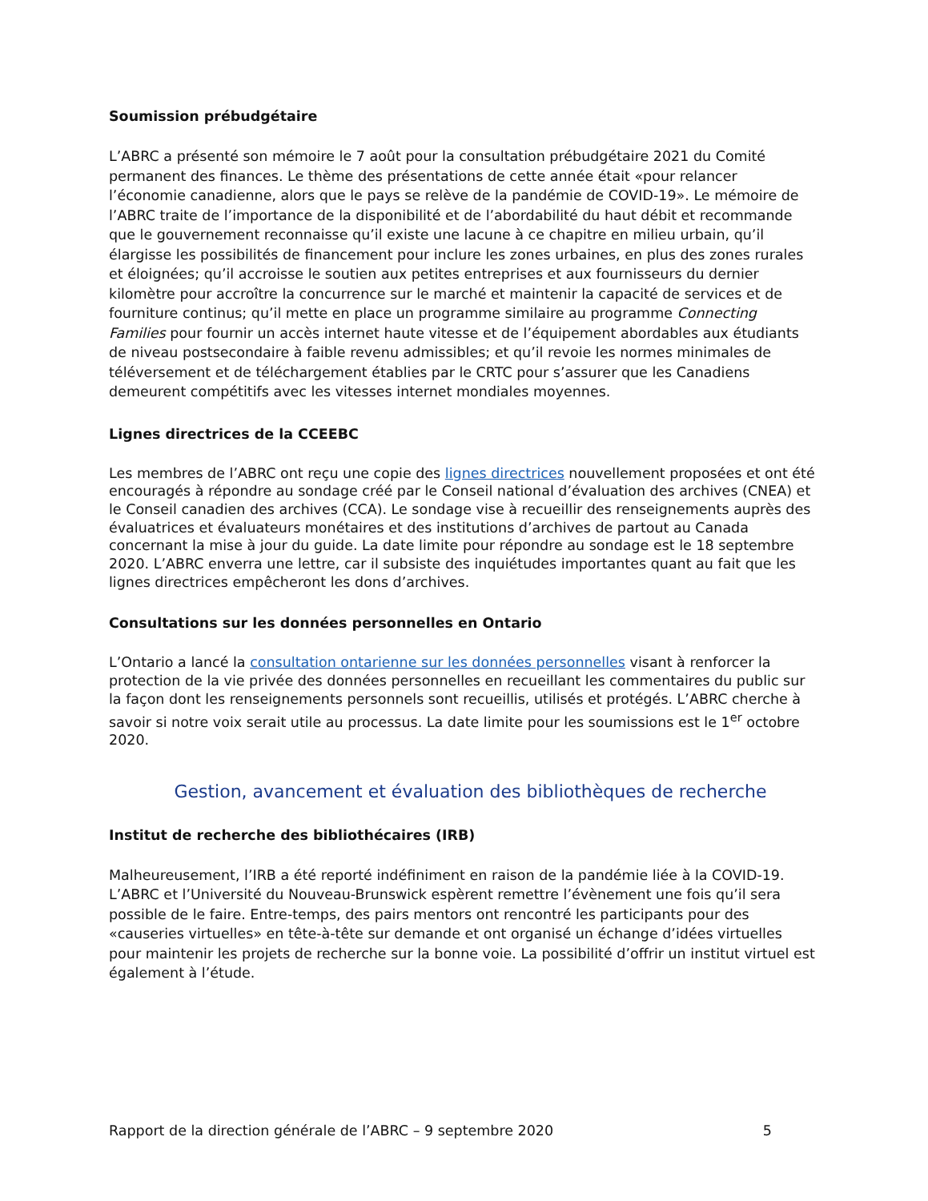Soumission prébudgétaire
L’ABRC a présenté son mémoire le 7 août pour la consultation prébudgétaire 2021 du Comité permanent des finances. Le thème des présentations de cette année était «pour relancer l’économie canadienne, alors que le pays se relève de la pandémie de COVID-19». Le mémoire de l’ABRC traite de l’importance de la disponibilité et de l’abordabilité du haut débit et recommande que le gouvernement reconnaisse qu’il existe une lacune à ce chapitre en milieu urbain, qu’il élargisse les possibilités de financement pour inclure les zones urbaines, en plus des zones rurales et éloignées; qu’il accroisse le soutien aux petites entreprises et aux fournisseurs du dernier kilomètre pour accroître la concurrence sur le marché et maintenir la capacité de services et de fourniture continus; qu’il mette en place un programme similaire au programme Connecting Families pour fournir un accès internet haute vitesse et de l’équipement abordables aux étudiants de niveau postsecondaire à faible revenu admissibles; et qu’il revoie les normes minimales de téléversement et de téléchargement établies par le CRTC pour s’assurer que les Canadiens demeurent compétitifs avec les vitesses internet mondiales moyennes.
Lignes directrices de la CCEEBC
Les membres de l’ABRC ont reçu une copie des lignes directrices nouvellement proposées et ont été encouragés à répondre au sondage créé par le Conseil national d’évaluation des archives (CNEA) et le Conseil canadien des archives (CCA). Le sondage vise à recueillir des renseignements auprès des évaluatrices et évaluateurs monétaires et des institutions d’archives de partout au Canada concernant la mise à jour du guide. La date limite pour répondre au sondage est le 18 septembre 2020. L’ABRC enverra une lettre, car il subsiste des inquiétudes importantes quant au fait que les lignes directrices empêcheront les dons d’archives.
Consultations sur les données personnelles en Ontario
L’Ontario a lancé la consultation ontarienne sur les données personnelles visant à renforcer la protection de la vie privée des données personnelles en recueillant les commentaires du public sur la façon dont les renseignements personnels sont recueillis, utilisés et protégés. L’ABRC cherche à savoir si notre voix serait utile au processus. La date limite pour les soumissions est le 1<sup>er</sup> octobre 2020.
Gestion, avancement et évaluation des bibliothèques de recherche
Institut de recherche des bibliothécaires (IRB)
Malheureusement, l’IRB a été reporté indéfiniment en raison de la pandémie liée à la COVID-19. L’ABRC et l’Université du Nouveau-Brunswick espèrent remettre l’évènement une fois qu’il sera possible de le faire. Entre-temps, des pairs mentors ont rencontré les participants pour des «causeries virtuelles» en tête-à-tête sur demande et ont organisé un échange d’idées virtuelles pour maintenir les projets de recherche sur la bonne voie. La possibilité d’offrir un institut virtuel est également à l’étude.
Rapport de la direction générale de l’ABRC – 9 septembre 2020 5